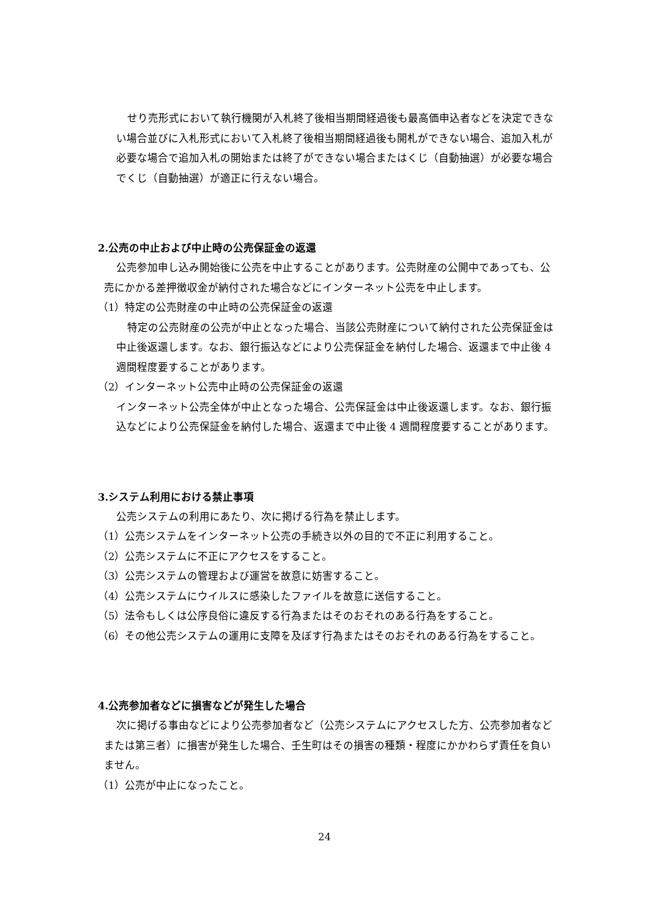せり売形式において執行機関が入札終了後相当期間経過後も最高価申込者などを決定できない場合並びに入札形式において入札終了後相当期間経過後も開札ができない場合、追加入札が必要な場合で追加入札の開始または終了ができない場合またはくじ（自動抽選）が必要な場合でくじ（自動抽選）が適正に行えない場合。
2.公売の中止および中止時の公売保証金の返還
公売参加申し込み開始後に公売を中止することがあります。公売財産の公開中であっても、公売にかかる差押徴収金が納付された場合などにインターネット公売を中止します。
（1）特定の公売財産の中止時の公売保証金の返還
特定の公売財産の公売が中止となった場合、当該公売財産について納付された公売保証金は中止後返還します。なお、銀行振込などにより公売保証金を納付した場合、返還まで中止後 4 週間程度要することがあります。
（2）インターネット公売中止時の公売保証金の返還
インターネット公売全体が中止となった場合、公売保証金は中止後返還します。なお、銀行振込などにより公売保証金を納付した場合、返還まで中止後 4 週間程度要することがあります。
3.システム利用における禁止事項
公売システムの利用にあたり、次に掲げる行為を禁止します。
（1）公売システムをインターネット公売の手続き以外の目的で不正に利用すること。
（2）公売システムに不正にアクセスをすること。
（3）公売システムの管理および運営を故意に妨害すること。
（4）公売システムにウイルスに感染したファイルを故意に送信すること。
（5）法令もしくは公序良俗に違反する行為またはそのおそれのある行為をすること。
（6）その他公売システムの運用に支障を及ぼす行為またはそのおそれのある行為をすること。
4.公売参加者などに損害などが発生した場合
次に掲げる事由などにより公売参加者など（公売システムにアクセスした方、公売参加者などまたは第三者）に損害が発生した場合、壬生町はその損害の種類・程度にかかわらず責任を負いません。
（1）公売が中止になったこと。
24